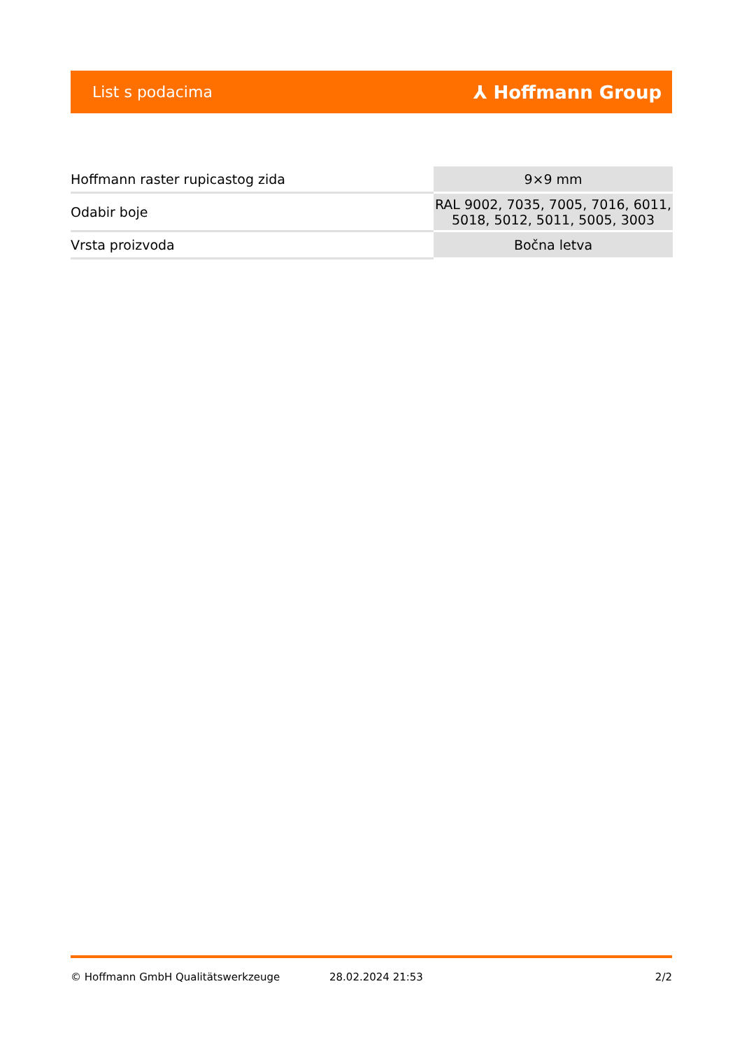List s podacima ⅄ Hoffmann Group
| Hoffmann raster rupicastog zida | 9×9 mm |
| Odabir boje | RAL 9002, 7035, 7005, 7016, 6011, 5018, 5012, 5011, 5005, 3003 |
| Vrsta proizvoda | Bočna letva |
© Hoffmann GmbH Qualitätswerkzeuge 28.02.2024 21:53 2/2